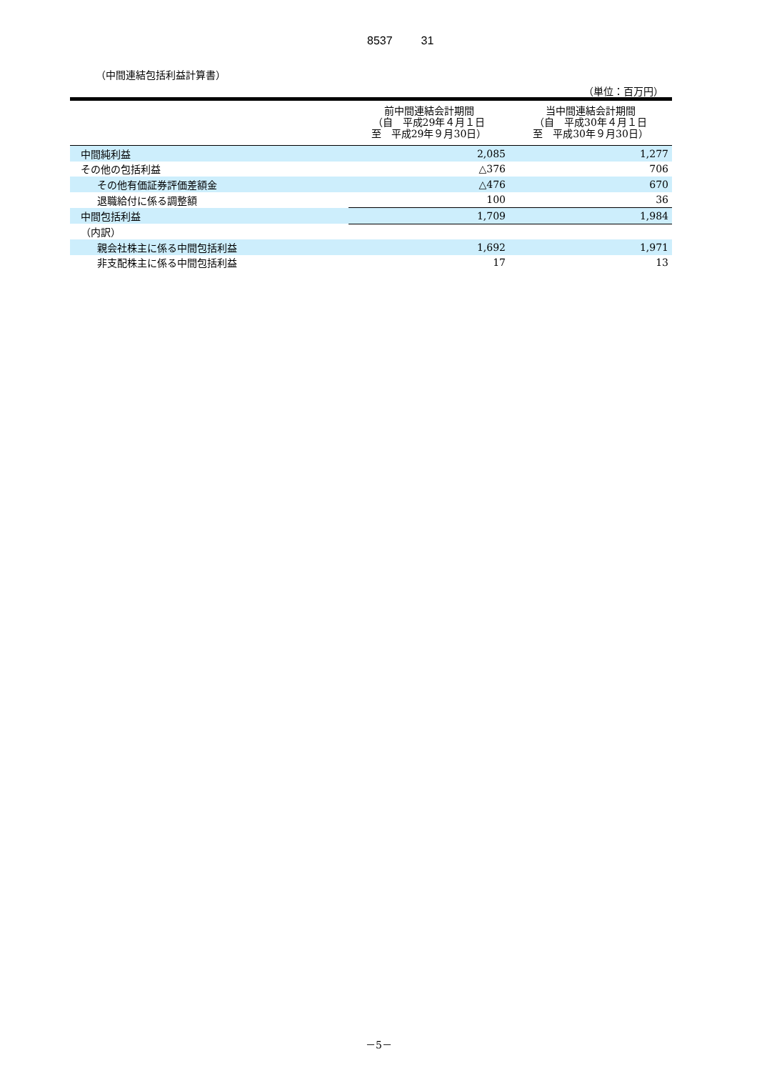8537 31
（中間連結包括利益計算書）
（単位：百万円）
| | 前中間連結会計期間 （自 平成29年４月１日 至 平成29年９月30日） | 当中間連結会計期間 （自 平成30年４月１日 至 平成30年９月30日） |
| --- | --- | --- |
| 中間純利益 | 2,085 | 1,277 |
| その他の包括利益 | △376 | 706 |
| その他有価証券評価差額金 | △476 | 670 |
| 退職給付に係る調整額 | 100 | 36 |
| 中間包括利益 | 1,709 | 1,984 |
| （内訳） | | |
| 親会社株主に係る中間包括利益 | 1,692 | 1,971 |
| 非支配株主に係る中間包括利益 | 17 | 13 |
－5－